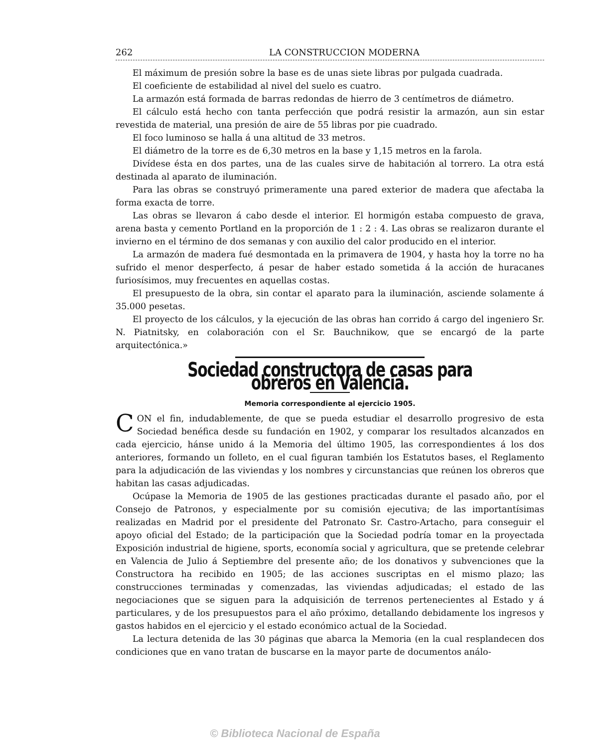262 LA CONSTRUCCION MODERNA
El máximum de presión sobre la base es de unas siete libras por pulgada cuadrada.
El coeficiente de estabilidad al nivel del suelo es cuatro.
La armazón está formada de barras redondas de hierro de 3 centímetros de diámetro.
El cálculo está hecho con tanta perfección que podrá resistir la armazón, aun sin estar revestida de material, una presión de aire de 55 libras por pie cuadrado.
El foco luminoso se halla á una altitud de 33 metros.
El diámetro de la torre es de 6,30 metros en la base y 1,15 metros en la farola.
Divídese ésta en dos partes, una de las cuales sirve de habitación al torrero. La otra está destinada al aparato de iluminación.
Para las obras se construyó primeramente una pared exterior de madera que afectaba la forma exacta de torre.
Las obras se llevaron á cabo desde el interior. El hormigón estaba compuesto de grava, arena basta y cemento Portland en la proporción de 1 : 2 : 4. Las obras se realizaron durante el invierno en el término de dos semanas y con auxilio del calor producido en el interior.
La armazón de madera fué desmontada en la primavera de 1904, y hasta hoy la torre no ha sufrido el menor desperfecto, á pesar de haber estado sometida á la acción de huracanes furiosísimos, muy frecuentes en aquellas costas.
El presupuesto de la obra, sin contar el aparato para la iluminación, asciende solamente á 35.000 pesetas.
El proyecto de los cálculos, y la ejecución de las obras han corrido á cargo del ingeniero Sr. N. Piatnitsky, en colaboración con el Sr. Bauchnikow, que se encargó de la parte arquitectónica.»
Sociedad constructora de casas para obreros en Valencia.
Memoria correspondiente al ejercicio 1905.
CON el fin, indudablemente, de que se pueda estudiar el desarrollo progresivo de esta Sociedad benéfica desde su fundación en 1902, y comparar los resultados alcanzados en cada ejercicio, hánse unido á la Memoria del último 1905, las correspondientes á los dos anteriores, formando un folleto, en el cual figuran también los Estatutos bases, el Reglamento para la adjudicación de las viviendas y los nombres y circunstancias que reúnen los obreros que habitan las casas adjudicadas.
Ocúpase la Memoria de 1905 de las gestiones practicadas durante el pasado año, por el Consejo de Patronos, y especialmente por su comisión ejecutiva; de las importantísimas realizadas en Madrid por el presidente del Patronato Sr. Castro-Artacho, para conseguir el apoyo oficial del Estado; de la participación que la Sociedad podría tomar en la proyectada Exposición industrial de higiene, sports, economía social y agricultura, que se pretende celebrar en Valencia de Julio á Septiembre del presente año; de los donativos y subvenciones que la Constructora ha recibido en 1905; de las acciones suscriptas en el mismo plazo; las construcciones terminadas y comenzadas, las viviendas adjudicadas; el estado de las negociaciones que se siguen para la adquisición de terrenos pertenecientes al Estado y á particulares, y de los presupuestos para el año próximo, detallando debidamente los ingresos y gastos habidos en el ejercicio y el estado económico actual de la Sociedad.
La lectura detenida de las 30 páginas que abarca la Memoria (en la cual resplandecen dos condiciones que en vano tratan de buscarse en la mayor parte de documentos análo-
© Biblioteca Nacional de España